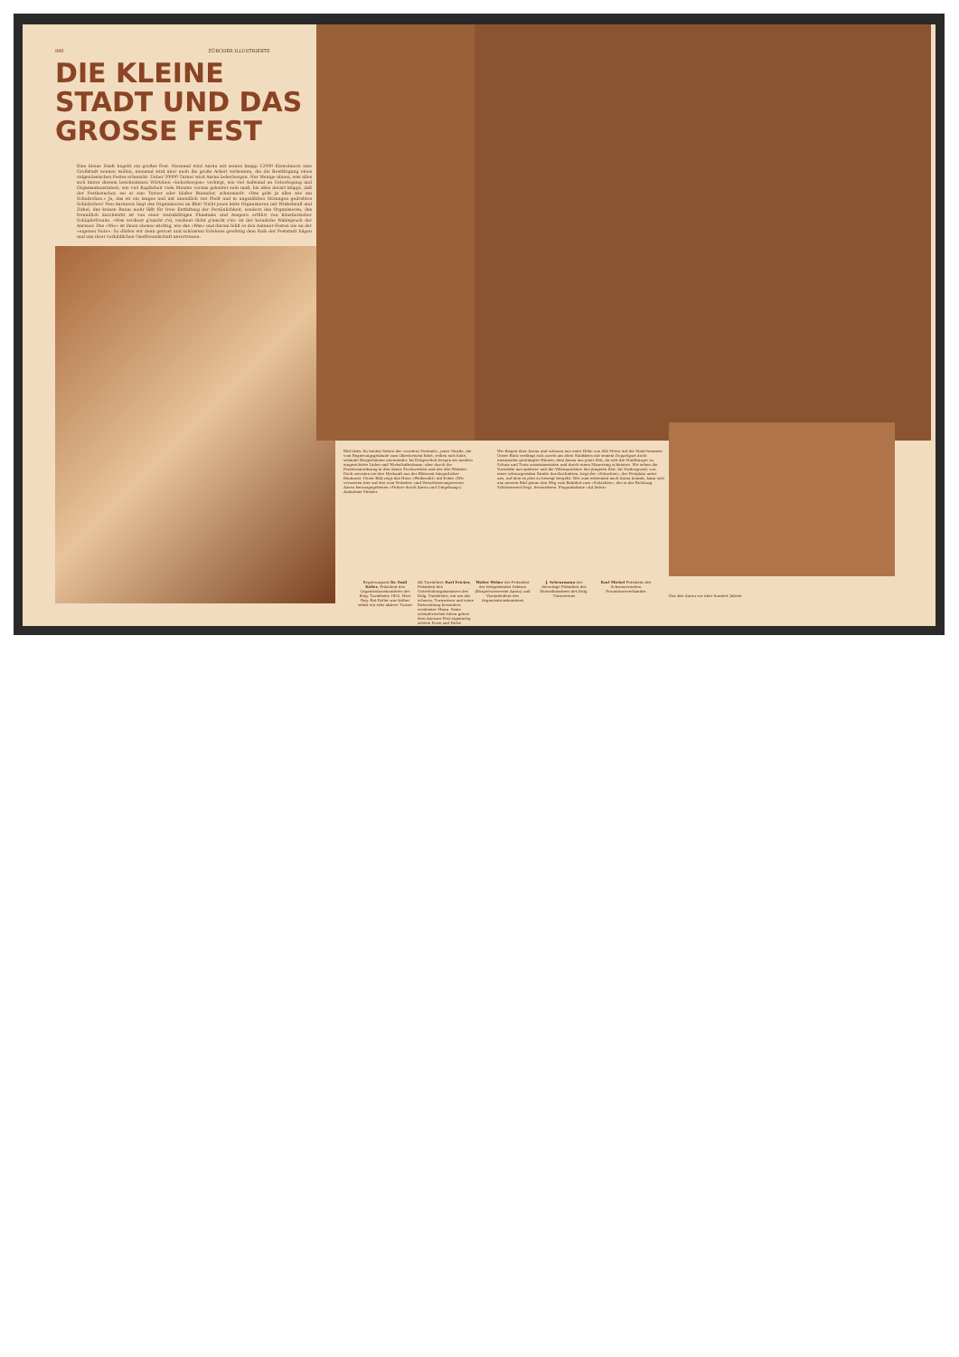900 ZÜRCHER ILLUSTRIERTE
DIE KLEINE STADT UND DAS GROSSE FEST
Eine kleine Stadt begeht ein großes Fest. Niemand wird Aarau mit seinen knapp 12000 Einwohnern eine Großstadt nennen wollen, niemand wird aber auch die große Arbeit verkennen, die die Bewältigung eines eidgenössischen Festes erheischt. Ueber 20000 Turner wird Aarau beherbergen. Nur Wenige ahnen, was alles sich hinter diesem bescheidenen Wörtchen «beherbergen» verbirgt, wie viel Aufwand an Ueberlegung und Organisationstalent; wie viel Kopfarbeit viele Monate voraus geleistet sein muß, bis alles derart klappt, daß der Festbesucher, sei er nun Turner oder bloßer Bummler, schmunzelt: «Das geht ja alles wie am Schnürchen.» Ja, das ist ein langes und mit unendlich viel Fleiß und in ungezählten Sitzungen gedrehtes Schnürchen! Den Aarauern liegt das Organisieren im Blut! Nicht jenes kalte Organisieren mit Winkelmaß und Zirkel, das keinen Raum mehr läßt für freie Entfaltung der Persönlichkeit, sondern das Organisieren, das freundlich durchwirkt ist von einer warmblütigen Phantasie und Ansporn erfährt von künstlerischer Schöpferfreude. «Was verdient g'macht z'si, verdient rächt g'macht z'si» ist der heimliche Wahlspruch der Aarauer. Das «Wie» ist ihnen ebenso wichtig, wie das «Was» und darum fehlt es den Aarauer-Festen nie an der «eigenen Note». So dürfen wir denn getrost und schönsten Erlebens gewärtig dem Rufe der Feststadt folgen und uns ihrer vorbildlichen Gastfreundschaft anvertrauen.
Bild links: Zu beiden Seiten der «vordern Vorstadt», jener Straße, die vom Regierungsgebäude zum Obertorturm führt, reihen sich hohe, schmale Bürgerhäuser aneinander. Im Erdgeschoß bergen sie modern eingerichtete Läden und Wirtschaftsräume, aber durch die Fensteranordnung in den obern Stockwerken und das alte Walmen-Dach verraten sie ihre Herkunft aus der Blütezeit bürgerlicher Baukunst. Unser Bild zeigt das Haus «Weibezahl» mit Erker. (Wir verweisen hier auf den vom Verkehrs- und Verschönerungsverein Aarau herausgegebenen «Führer durch Aarau und Umgebung») Aufnahme Metzler
Regierungsrat Dr. Emil Keller, Präsident des Organisationskomitees des Eidg. Turnfestes 1932. Herr Reg.-Rat Keller war früher selbst ein sehr aktiver Turner
Alt Turnlehrer Karl Fricker, Präsident des Unterhaltungskomitees des Eidg. Turnfestes, ein um das schweiz. Turnwesen und seine Entwicklung besonders verdienter Mann. Seine schöpferischen Ideen geben dem Aarauer Fest eigenartig schöne Form und Farbe
Wir fliegen über Aarau und schauen aus einer Höhe von 400 Meter auf die Stadt hinunter. Unser Blick verfängt sich zuerst am alten Stadtkern mit seinem Doppelgurt dicht aneinander gedrängter Häuser, dem Aarau aus jener Zeit, da sich die Stadtbürger zu Schutz und Trutz zusammentaten und durch einen Mauerring schützten. Wir sehen die Vorstädte aus späterer und die Villenquartiere der jüngsten Zeit. Im Vordergrund, von einer schnurgeraden Straße durchschnitten, liegt der «Schachen», der Festplatz unter uns, auf dem es jetzt so bewegt hergeht. Wer zum erstenmal nach Aarau kommt, kann sich aus unserm Bild genau den Weg vom Bahnhof zum «Schachen», der in der Richtung Schönenwerd liegt, herauslesen. Flugaufnahme «Ad Astra»
Walter Weber der Präsident der festgebenden Sektion (Bürgerturnverein Aarau) und Vizepräsident des Organisationskomitees
J. Scheurmann der derzeitige Präsident des Zentralkomitees des Eidg. Turnvereins
Karl Michel Präsident des Schweizerischen Frauenturnverbandes
Das alte Aarau vor über hundert Jahren